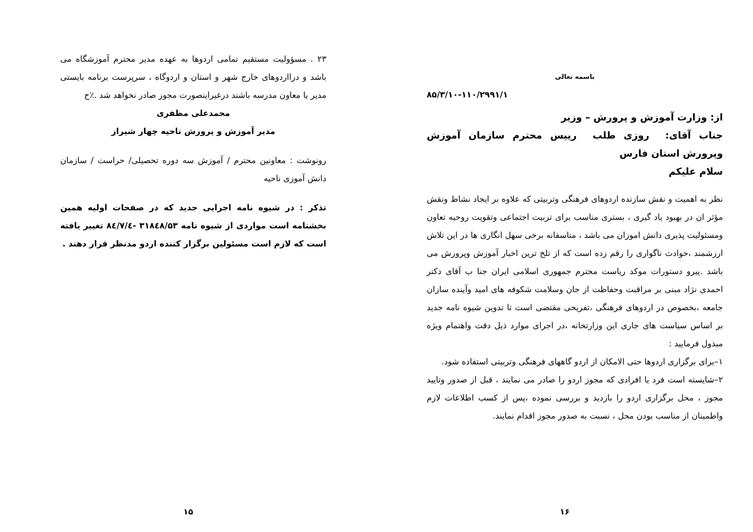باسمه تعالی
۸۵/۳/۱۰-۱۱۰/۲۹۹۱/۱
از: وزارت آموزش و پرورش – وزیر
جناب آقای: روزی طلب رییس محترم سازمان آموزش وپرورش استان فارس
سلام علیکم
نظر به اهمیت و نقش سازنده اردوهای فرهنگی وتربیتی که علاوه بر ایجاد نشاط ونقش مؤثر ان در بهبود یاد گیری ، بستری مناسب برای تربیت اجتماعی وتقویت روحیه تعاون ومسئولیت پذیری دانش اموزان می باشد ، متاسفانه برخی سهل انگاری ها در این تلاش ارزشمند ،حوادث ناگواری را رقم زده است که از تلخ ترین اخبار آموزش وپرورش می باشد .پیرو دستورات موکد ریاست محترم جمهوری اسلامی ایران جنا ب آقای دکتر احمدی نژاد مبنی بر مراقبت وحفاظت از جان وسلامت شکوفه های امید وآینده سازان جامعه ،بخصوص در اردوهای فرهنگی ،تفریحی مقتضی است تا تدوین شیوه نامه جدید بر اساس سیاست های جاری این وزارتخانه ،در اجرای موارد ذیل دقت واهتمام ویژه مبذول فرمایید :
۱–برای برگزاری اردوها حتی الامکان از اردو گاههای فرهنگی وتربیتی استفاده شود.
۲–شایسته است فرد یا افرادی که مجوز اردو را صادر می نمایند ، قبل از صدور وتایید مجوز ، محل برگزاری اردو را بازدید و بررسی نموده ،پس از کسب اطلاعات لازم واطمینان از مناسب بودن محل ، نسبت به صدور مجوز اقدام نمایند.
۱۶
۲۳ . مسؤولیت مستقیم تمامی اردوها به عهده مدیر محترم آموزشگاه می باشد و درااردوهای خارج شهر و استان و اردوگاه ، سرپرست برنامه بایستی مدیر یا معاون مدرسه باشند درغیراینصورت مجوز صادر نخواهد شد .٪ح
محمدعلی مظفری
مدیر آموزش و پرورش ناحیه چهار شیراز
رونوشت : معاونین محترم / آموزش سه دوره تحصیلی/ حراست / سازمان دانش آموزی ناحیه
تذکر : در شیوه نامه اجرایی جدید که در صفحات اولیه همین بخشنامه است مواردی از شیوه نامه ۳۱۸٤۸/۵۳ -٨٤/٧/٤ تغییر یافته است که لازم است مسئولین برگزار کننده اردو مدنظر قرار دهند .
۱۵